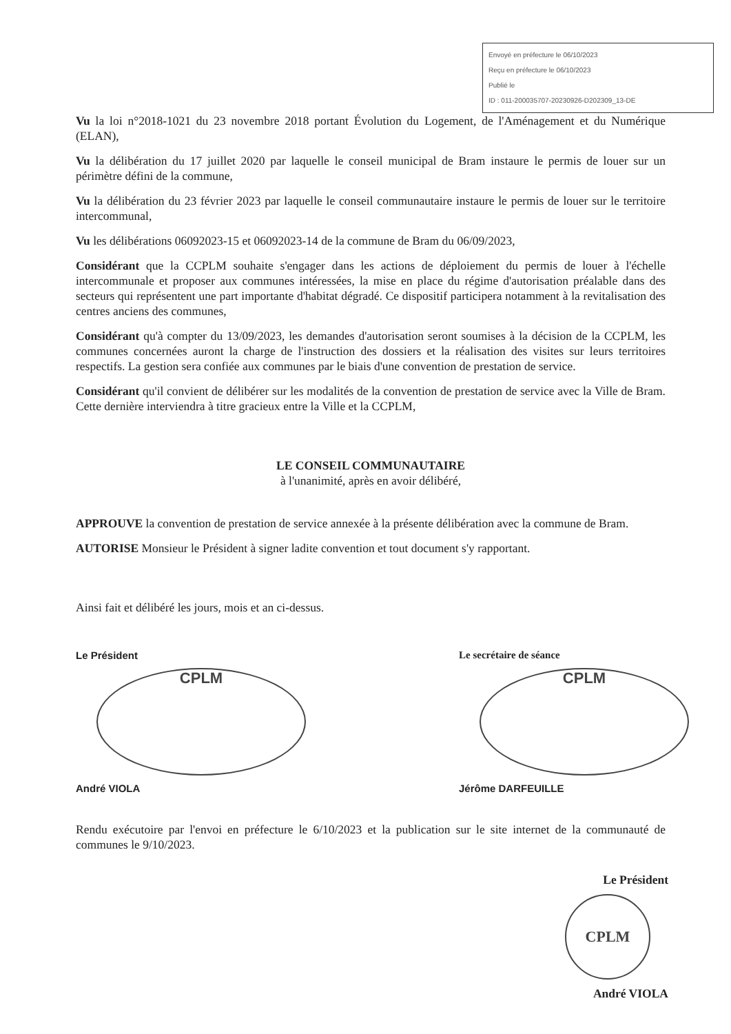Envoyé en préfecture le 06/10/2023
Reçu en préfecture le 06/10/2023
Publié le
ID : 011-200035707-20230926-D202309_13-DE
Vu la loi n°2018-1021 du 23 novembre 2018 portant Évolution du Logement, de l'Aménagement et du Numérique (ELAN),
Vu la délibération du 17 juillet 2020 par laquelle le conseil municipal de Bram instaure le permis de louer sur un périmètre défini de la commune,
Vu la délibération du 23 février 2023 par laquelle le conseil communautaire instaure le permis de louer sur le territoire intercommunal,
Vu les délibérations 06092023-15 et 06092023-14 de la commune de Bram du 06/09/2023,
Considérant que la CCPLM souhaite s'engager dans les actions de déploiement du permis de louer à l'échelle intercommunale et proposer aux communes intéressées, la mise en place du régime d'autorisation préalable dans des secteurs qui représentent une part importante d'habitat dégradé. Ce dispositif participera notamment à la revitalisation des centres anciens des communes,
Considérant qu'à compter du 13/09/2023, les demandes d'autorisation seront soumises à la décision de la CCPLM, les communes concernées auront la charge de l'instruction des dossiers et la réalisation des visites sur leurs territoires respectifs. La gestion sera confiée aux communes par le biais d'une convention de prestation de service.
Considérant qu'il convient de délibérer sur les modalités de la convention de prestation de service avec la Ville de Bram. Cette dernière interviendra à titre gracieux entre la Ville et la CCPLM,
LE CONSEIL COMMUNAUTAIRE
à l'unanimité, après en avoir délibéré,
APPROUVE la convention de prestation de service annexée à la présente délibération avec la commune de Bram.
AUTORISE Monsieur le Président à signer ladite convention et tout document s'y rapportant.
Ainsi fait et délibéré les jours, mois et an ci-dessus.
Le Président
CPLM
André VIOLA
Le secrétaire de séance
CPLM
Jérôme DARFEUILLE
Rendu exécutoire par l'envoi en préfecture le 6/10/2023 et la publication sur le site internet de la communauté de communes le 9/10/2023.
Le Président
CPLM
André VIOLA